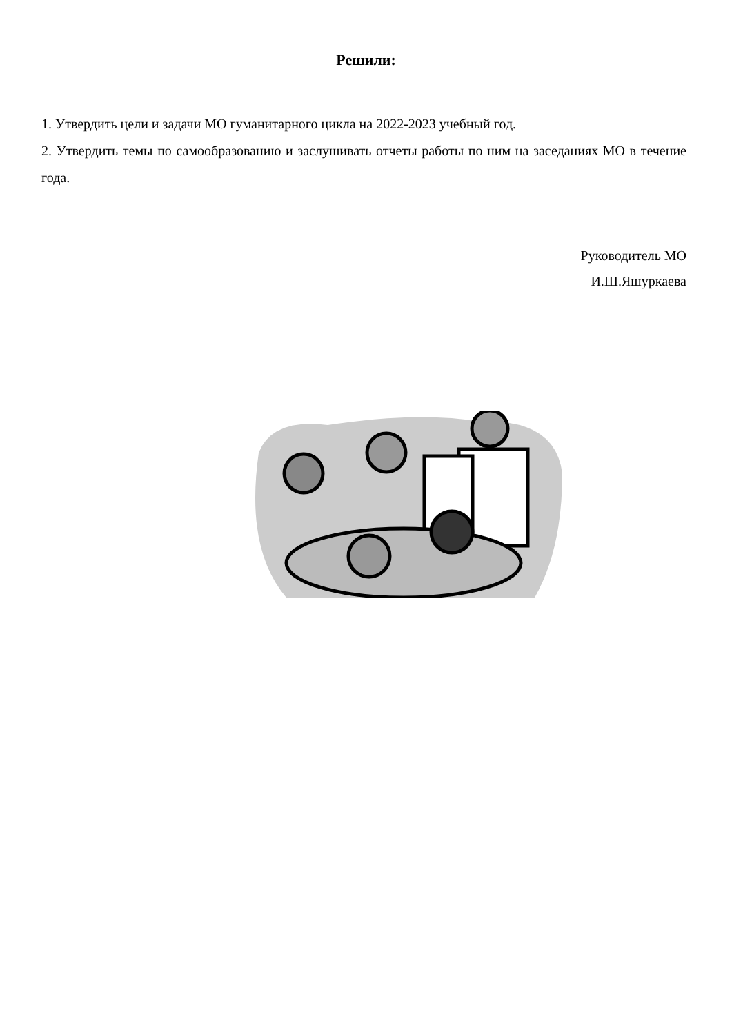Решили:
1. Утвердить цели и задачи МО гуманитарного цикла на 2022-2023 учебный год.
2. Утвердить темы по самообразованию и заслушивать отчеты работы по ним на заседаниях МО в течение года.
Руководитель МО
И.Ш.Яшуркаева